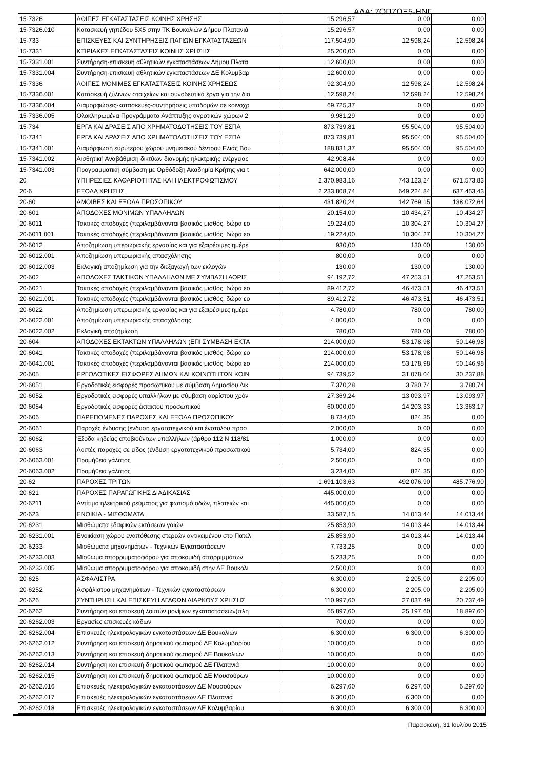ΑΔΑ: 7ΟΠΖΩΞ5-ΗΝΓ
| 15-7326 | ΛΟΙΠΕΣ ΕΓΚΑΤΑΣΤΑΣΕΙΣ ΚΟΙΝΗΣ ΧΡΗΣΗΣ | 15.296,57 | 0,00 | 0,00 |
| 15-7326.010 | Κατασκευή γηπέδου 5Χ5 στην ΤΚ Βουκολιών Δήμου Πλατανιά | 15.296,57 | 0,00 | 0,00 |
| 15-733 | ΕΠΙΣΚΕΥΕΣ ΚΑΙ ΣΥΝΤΗΡΗΣΕΙΣ ΠΑΓΙΩΝ ΕΓΚΑΤΑΣΤΑΣΕΩΝ | 117.504,90 | 12.598,24 | 12.598,24 |
| 15-7331 | ΚΤΙΡΙΑΚΕΣ ΕΓΚΑΤΑΣΤΑΣΕΙΣ ΚΟΙΝΗΣ ΧΡΗΣΗΣ | 25.200,00 | 0,00 | 0,00 |
| 15-7331.001 | Συντήρηση-επισκευή αθλητικών εγκαταστάσεων Δήμου Πλατα | 12.600,00 | 0,00 | 0,00 |
| 15-7331.004 | Συντήρηση-επισκευή αθλητικών εγκαταστάσεων ΔΕ Κολυμβαρ | 12.600,00 | 0,00 | 0,00 |
| 15-7336 | ΛΟΙΠΕΣ ΜΟΝΙΜΕΣ ΕΓΚΑΤΑΣΤΑΣΕΙΣ ΚΟΙΝΗΣ ΧΡΗΣΕΩΣ | 92.304,90 | 12.598,24 | 12.598,24 |
| 15-7336.001 | Κατασκευή ξύλινων στοιχείων και συνοδευτικά έργα για την διο | 12.598,24 | 12.598,24 | 12.598,24 |
| 15-7336.004 | Διαμορφώσεις-κατασκευές-συντηρήσεις υποδομών σε κοινοχρ | 69.725,37 | 0,00 | 0,00 |
| 15-7336.005 | Ολοκληρωμένα Προγράμματα Ανάπτυξης αγροτικών χώρων 2 | 9.981,29 | 0,00 | 0,00 |
| 15-734 | ΕΡΓΑ ΚΑΙ ΔΡΑΣΕΙΣ ΑΠΟ ΧΡΗΜΑΤΟΔΟΤΗΣΕΙΣ ΤΟΥ ΕΣΠΑ | 873.739,81 | 95.504,00 | 95.504,00 |
| 15-7341 | ΕΡΓΑ ΚΑΙ ΔΡΑΣΕΙΣ ΑΠΟ ΧΡΗΜΑΤΟΔΟΤΗΣΕΙΣ ΤΟΥ ΕΣΠΑ | 873.739,81 | 95.504,00 | 95.504,00 |
| 15-7341.001 | Διαμόρφωση ευρύτερου χώρου μνημειακού δέντρου Ελιάς Βου | 188.831,37 | 95.504,00 | 95.504,00 |
| 15-7341.002 | Αισθητική Αναβάθμιση δικτύων διανομής ηλεκτρικής ενέργειας | 42.908,44 | 0,00 | 0,00 |
| 15-7341.003 | Προγραμματική σύμβαση με Ορθόδοξη Ακαδημία Κρήτης για τ | 642.000,00 | 0,00 | 0,00 |
| 20 | ΥΠΗΡΕΣΙΕΣ ΚΑΘΑΡΙΟΤΗΤΑΣ ΚΑΙ ΗΛΕΚΤΡΟΦΩΤΙΣΜΟΥ | 2.370.983,16 | 743.123,24 | 671.573,83 |
| 20-6 | ΕΞΟΔΑ ΧΡΗΣΗΣ | 2.233.808,74 | 649.224,84 | 637.453,43 |
| 20-60 | ΑΜΟΙΒΕΣ ΚΑΙ ΕΞΟΔΑ ΠΡΟΣΩΠΙΚΟΥ | 431.820,24 | 142.769,15 | 138.072,64 |
| 20-601 | ΑΠΟΔΟΧΕΣ ΜΟΝΙΜΩΝ ΥΠΑΛΛΗΛΩΝ | 20.154,00 | 10.434,27 | 10.434,27 |
| 20-6011 | Τακτικές αποδοχές (περιλαμβάνονται βασικός μισθός, δώρα εο | 19.224,00 | 10.304,27 | 10.304,27 |
| 20-6011.001 | Τακτικές αποδοχές (περιλαμβάνονται βασικός μισθός, δώρα εο | 19.224,00 | 10.304,27 | 10.304,27 |
| 20-6012 | Αποζημίωση υπερωριακής εργασίας και για εξαιρέσιμες ημέρε | 930,00 | 130,00 | 130,00 |
| 20-6012.001 | Αποζημίωση υπερωριακής απασχόλησης | 800,00 | 0,00 | 0,00 |
| 20-6012.003 | Εκλογική αποζημίωση για την διεξαγωγή των εκλογών | 130,00 | 130,00 | 130,00 |
| 20-602 | ΑΠΟΔΟΧΕΣ ΤΑΚΤΙΚΩΝ ΥΠΑΛΛΗΛΩΝ ΜΕ ΣΥΜΒΑΣΗ ΑΟΡΙΣ | 94.192,72 | 47.253,51 | 47.253,51 |
| 20-6021 | Τακτικές αποδοχές (περιλαμβάνονται βασικός μισθός, δώρα εο | 89.412,72 | 46.473,51 | 46.473,51 |
| 20-6021.001 | Τακτικές αποδοχές (περιλαμβάνονται βασικός μισθός, δώρα εο | 89.412,72 | 46.473,51 | 46.473,51 |
| 20-6022 | Αποζημίωση υπερωριακής εργασίας και για εξαιρέσιμες ημέρε | 4.780,00 | 780,00 | 780,00 |
| 20-6022.001 | Αποζημίωση υπερωριακής απασχόλησης | 4.000,00 | 0,00 | 0,00 |
| 20-6022.002 | Εκλογική αποζημίωση | 780,00 | 780,00 | 780,00 |
| 20-604 | ΑΠΟΔΟΧΕΣ ΕΚΤΑΚΤΩΝ ΥΠΑΛΛΗΛΩΝ (ΕΠΙ ΣΥΜΒΑΣΗ ΕΚΤΑ | 214.000,00 | 53.178,98 | 50.146,98 |
| 20-6041 | Τακτικές αποδοχές (περιλαμβάνονται βασικός μισθός, δώρα εο | 214.000,00 | 53.178,98 | 50.146,98 |
| 20-6041.001 | Τακτικές αποδοχές (περιλαμβάνονται βασικός μισθός, δώρα εο | 214.000,00 | 53.178,98 | 50.146,98 |
| 20-605 | ΕΡΓΟΔΟΤΙΚΕΣ ΕΙΣΦΟΡΕΣ ΔΗΜΩΝ ΚΑΙ ΚΟΙΝΟΤΗΤΩΝ ΚΟΙΝ | 94.739,52 | 31.078,04 | 30.237,88 |
| 20-6051 | Εργοδοτικές εισφορές προσωπικού με σύμβαση Δημοσίου Δικ | 7.370,28 | 3.780,74 | 3.780,74 |
| 20-6052 | Εργοδοτικές εισφορές υπαλλήλων με σύμβαση αορίστου χρόν | 27.369,24 | 13.093,97 | 13.093,97 |
| 20-6054 | Εργοδοτικές εισφορές έκτακτου προσωπικού | 60.000,00 | 14.203,33 | 13.363,17 |
| 20-606 | ΠΑΡΕΠΟΜΕΝΕΣ ΠΑΡΟΧΕΣ ΚΑΙ ΕΞΟΔΑ ΠΡΟΣΩΠΙΚΟΥ | 8.734,00 | 824,35 | 0,00 |
| 20-6061 | Παροχές ένδυσης (ενδυση εργατοτεχνικού και ένστολου προσ | 2.000,00 | 0,00 | 0,00 |
| 20-6062 | Έξοδα κηδείας αποβιούντων υπαλλήλων (άρθρο 112 Ν 118/81 | 1.000,00 | 0,00 | 0,00 |
| 20-6063 | Λοιπές παροχές σε είδος (ένδυση εργατοτεχνικού προσωπικού | 5.734,00 | 824,35 | 0,00 |
| 20-6063.001 | Προμήθεια γάλατος | 2.500,00 | 0,00 | 0,00 |
| 20-6063.002 | Προμήθεια γάλατος | 3.234,00 | 824,35 | 0,00 |
| 20-62 | ΠΑΡΟΧΕΣ ΤΡΙΤΩΝ | 1.691.103,63 | 492.076,90 | 485.776,90 |
| 20-621 | ΠΑΡΟΧΕΣ ΠΑΡΑΓΩΓΙΚΗΣ ΔΙΑΔΙΚΑΣΙΑΣ | 445.000,00 | 0,00 | 0,00 |
| 20-6211 | Αντίτιμο ηλεκτρικού ρεύματος για φωτισμό οδών, πλατειών και | 445.000,00 | 0,00 | 0,00 |
| 20-623 | ΕΝΟΙΚΙΑ - ΜΙΣΘΩΜΑΤΑ | 33.587,15 | 14.013,44 | 14.013,44 |
| 20-6231 | Μισθώματα εδαφικών εκτάσεων γαιών | 25.853,90 | 14.013,44 | 14.013,44 |
| 20-6231.001 | Ενοικίαση χώρου εναπόθεσης στερεών αντικειμένου στο Πατελ | 25.853,90 | 14.013,44 | 14.013,44 |
| 20-6233 | Μισθώματα μηχανημάτων - Τεχνικών Εγκαταστάσεων | 7.733,25 | 0,00 | 0,00 |
| 20-6233.003 | Μίσθωμα απορριμματοφόρου για αποκομιδή απορριμμάτων | 5.233,25 | 0,00 | 0,00 |
| 20-6233.005 | Μίσθωμα απορριμματοφόρου για αποκομιδή στην ΔΕ Βουκολι | 2.500,00 | 0,00 | 0,00 |
| 20-625 | ΑΣΦΑΛΙΣΤΡΑ | 6.300,00 | 2.205,00 | 2.205,00 |
| 20-6252 | Ασφάλιστρα μηχανημάτων - Τεχνικών εγκαταστάσεων | 6.300,00 | 2.205,00 | 2.205,00 |
| 20-626 | ΣΥΝΤΗΡΗΣΗ ΚΑΙ ΕΠΙΣΚΕΥΗ ΑΓΑΘΩΝ ΔΙΑΡΚΟΥΣ ΧΡΗΣΗΣ | 110.997,60 | 27.037,49 | 20.737,49 |
| 20-6262 | Συντήρηση και επισκευή λοιπών μονίμων εγκαταστάσεων(πλη | 65.897,60 | 25.197,60 | 18.897,60 |
| 20-6262.003 | Εργασίες επισκευές κάδων | 700,00 | 0,00 | 0,00 |
| 20-6262.004 | Επισκευές ηλεκτρολογικών εγκαταστάσεων ΔΕ Βουκολιών | 6.300,00 | 6.300,00 | 6.300,00 |
| 20-6262.012 | Συντήρηση και επισκευή δημοτικού φωτισμού ΔΕ Κολυμβαρίου | 10.000,00 | 0,00 | 0,00 |
| 20-6262.013 | Συντήρηση και επισκευή δημοτικού φωτισμού ΔΕ Βουκολιών | 10.000,00 | 0,00 | 0,00 |
| 20-6262.014 | Συντήρηση και επισκευή δημοτικού φωτισμού ΔΕ Πλατανιά | 10.000,00 | 0,00 | 0,00 |
| 20-6262.015 | Συντήρηση και επισκευή δημοτικού φωτισμού ΔΕ Μουσούρων | 10.000,00 | 0,00 | 0,00 |
| 20-6262.016 | Επισκευές ηλεκτρολογικών εγκαταστάσεων ΔΕ Μουσούρων | 6.297,60 | 6.297,60 | 6.297,60 |
| 20-6262.017 | Επισκευές ηλεκτρολογικών εγκαταστάσεων ΔΕ Πλατανιά | 6.300,00 | 6.300,00 | 0,00 |
| 20-6262.018 | Επισκευές ηλεκτρολογικών εγκαταστάσεων ΔΕ Κολυμβαρίου | 6.300,00 | 6.300,00 | 6.300,00 |
Παρασκευή, 31 Ιουλίου 2015